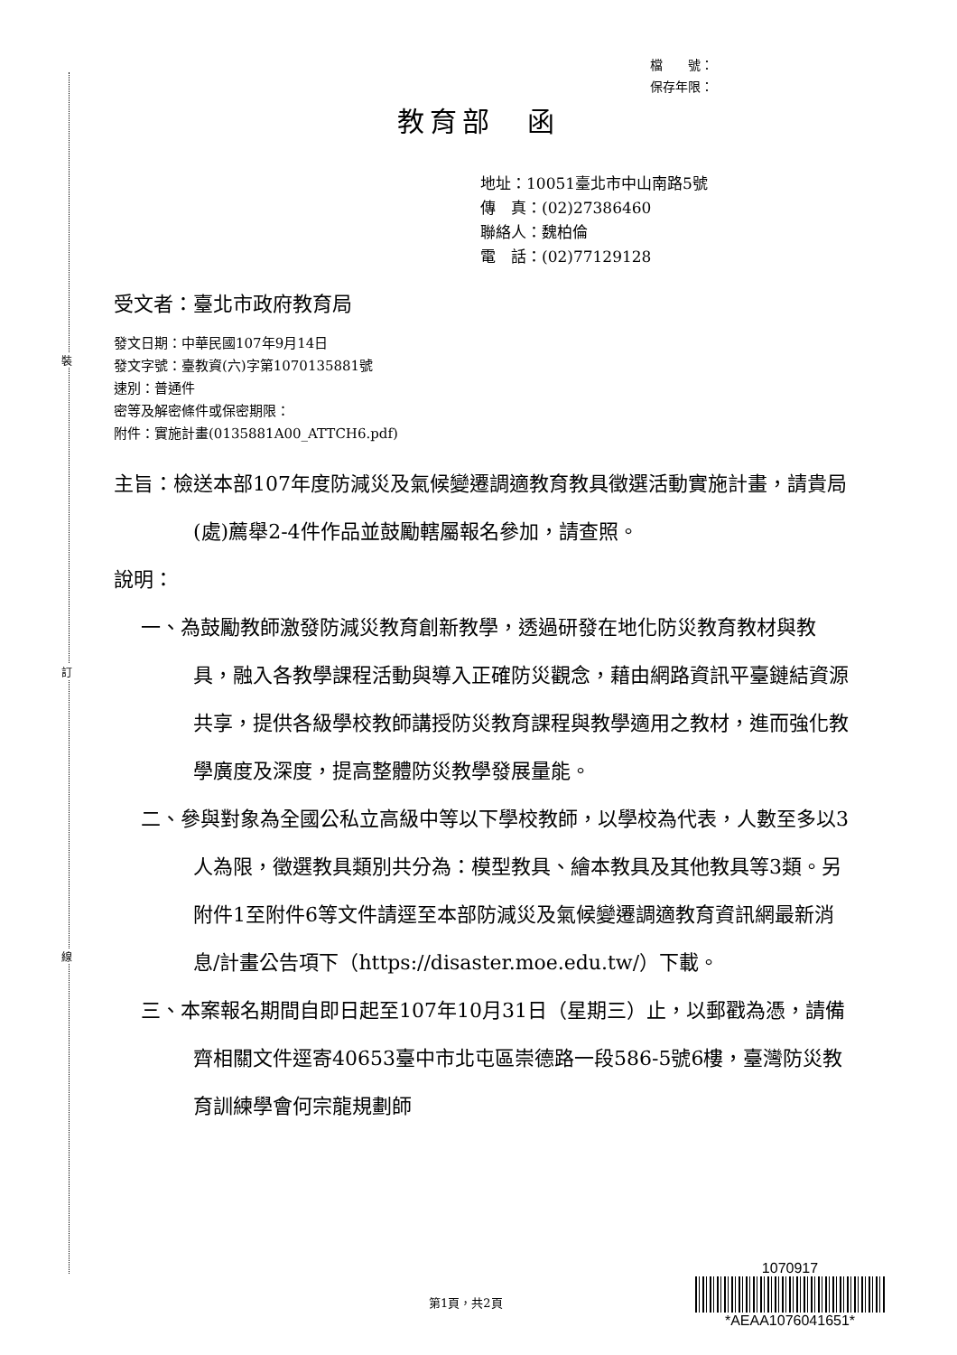裝
訂
線
檔　　號：
保存年限：
教育部　函
地址：10051臺北市中山南路5號
傳　真：(02)27386460
聯絡人：魏柏倫
電　話：(02)77129128
受文者：臺北市政府教育局
發文日期：中華民國107年9月14日
發文字號：臺教資(六)字第1070135881號
速別：普通件
密等及解密條件或保密期限：
附件：實施計畫(0135881A00_ATTCH6.pdf)
主旨：檢送本部107年度防減災及氣候變遷調適教育教具徵選活動實施計畫，請貴局(處)薦舉2-4件作品並鼓勵轄屬報名參加，請查照。
說明：
一、為鼓勵教師激發防減災教育創新教學，透過研發在地化防災教育教材與教具，融入各教學課程活動與導入正確防災觀念，藉由網路資訊平臺鏈結資源共享，提供各級學校教師講授防災教育課程與教學適用之教材，進而強化教學廣度及深度，提高整體防災教學發展量能。
二、參與對象為全國公私立高級中等以下學校教師，以學校為代表，人數至多以3人為限，徵選教具類別共分為：模型教具、繪本教具及其他教具等3類。另附件1至附件6等文件請逕至本部防減災及氣候變遷調適教育資訊網最新消息/計畫公告項下（https://disaster.moe.edu.tw/）下載。
三、本案報名期間自即日起至107年10月31日（星期三）止，以郵戳為憑，請備齊相關文件逕寄40653臺中市北屯區崇德路一段586-5號6樓，臺灣防災教育訓練學會何宗龍規劃師
第1頁，共2頁
1070917
*AEAA1076041651*